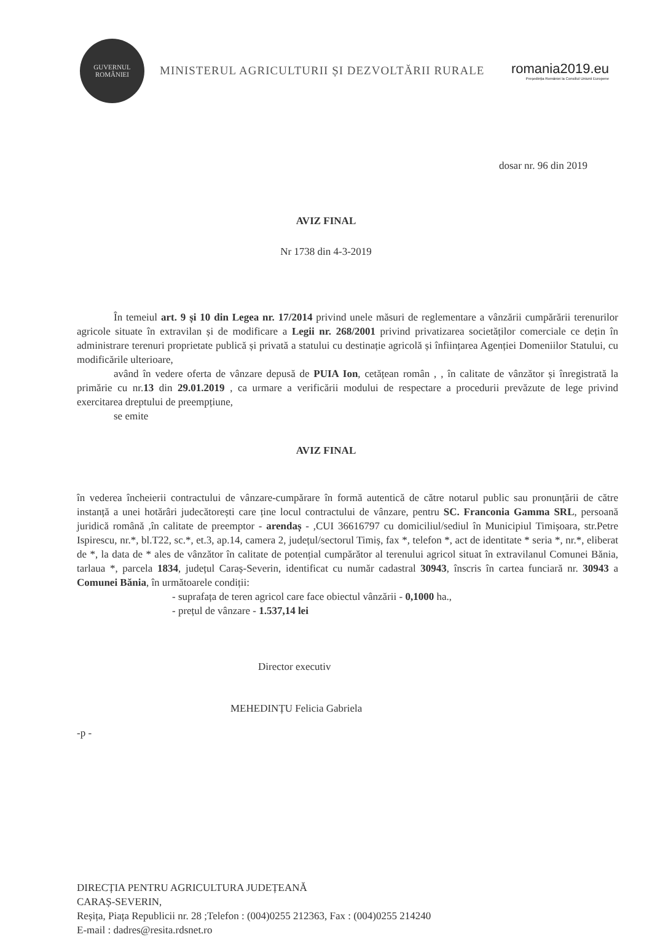GUVERNUL
ROMÂNIEI
MINISTERUL AGRICULTURII ȘI DEZVOLTĂRII RURALE
romania2019.eu
Președinția României la Consiliul Uniunii Europene
dosar nr. 96 din 2019
AVIZ FINAL
Nr 1738 din 4-3-2019
În temeiul art. 9 și 10 din Legea nr. 17/2014 privind unele măsuri de reglementare a vânzării cumpărării terenurilor agricole situate în extravilan și de modificare a Legii nr. 268/2001 privind privatizarea societăților comerciale ce dețin în administrare terenuri proprietate publică și privată a statului cu destinație agricolă și înființarea Agenției Domeniilor Statului, cu modificările ulterioare,
având în vedere oferta de vânzare depusă de PUIA Ion, cetățean român , , în calitate de vânzător și înregistrată la primărie cu nr.13 din 29.01.2019 , ca urmare a verificării modului de respectare a procedurii prevăzute de lege privind exercitarea dreptului de preempțiune,
se emite
AVIZ FINAL
în vederea încheierii contractului de vânzare-cumpărare în formă autentică de către notarul public sau pronunțării de către instanță a unei hotărâri judecătorești care ține locul contractului de vânzare, pentru SC. Franconia Gamma SRL, persoană juridică română ,în calitate de preemptor - arendaș - ,CUI 36616797 cu domiciliul/sediul în Municipiul Timișoara, str.Petre Ispirescu, nr.*, bl.T22, sc.*, et.3, ap.14, camera 2, județul/sectorul Timiș, fax *, telefon *, act de identitate * seria *, nr.*, eliberat de *, la data de * ales de vânzător în calitate de potențial cumpărător al terenului agricol situat în extravilanul Comunei Bănia, tarlaua *, parcela 1834, județul Caraș-Severin, identificat cu număr cadastral 30943, înscris în cartea funciară nr. 30943 a Comunei Bănia, în următoarele condiții:
- suprafața de teren agricol care face obiectul vânzării - 0,1000 ha.,
- prețul de vânzare - 1.537,14 lei
Director executiv
MEHEDINȚU Felicia Gabriela
-p -
DIRECȚIA PENTRU AGRICULTURA JUDEȚEANĂ
CARAȘ-SEVERIN,
Reșița, Piața Republicii nr. 28 ;Telefon : (004)0255 212363, Fax : (004)0255 214240
E-mail : dadres@resita.rdsnet.ro